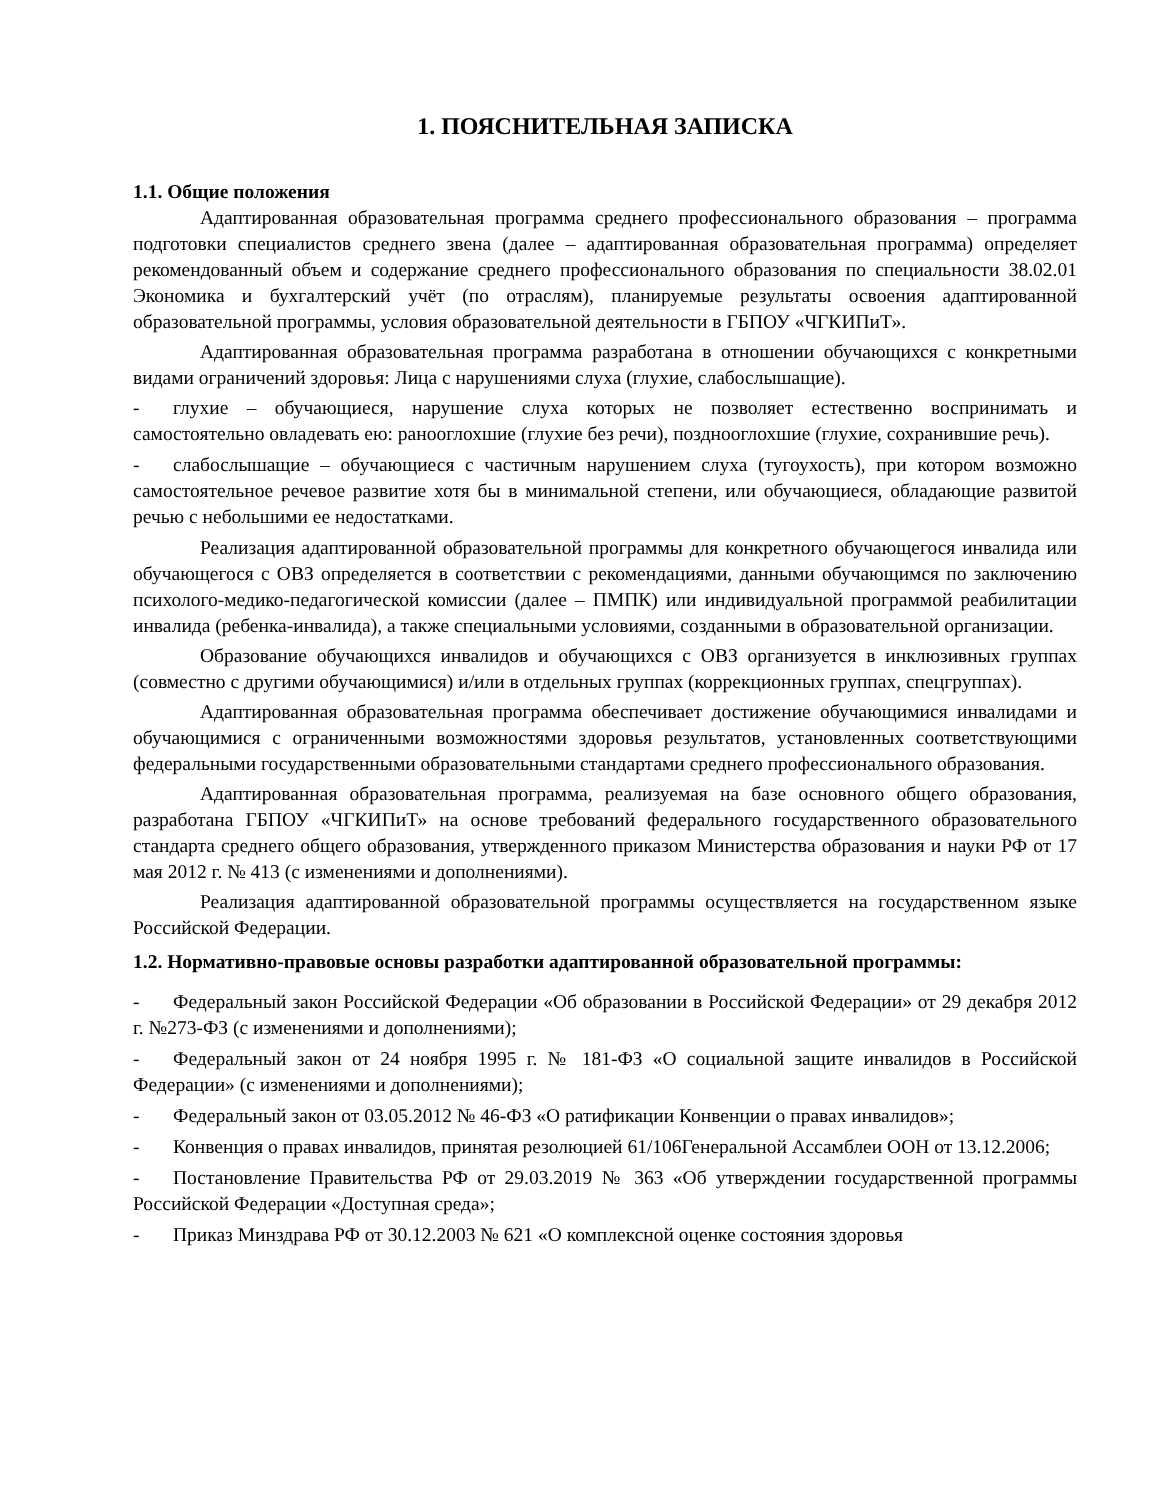1. ПОЯСНИТЕЛЬНАЯ ЗАПИСКА
1.1. Общие положения
Адаптированная образовательная программа среднего профессионального образования – программа подготовки специалистов среднего звена (далее – адаптированная образовательная программа) определяет рекомендованный объем и содержание среднего профессионального образования по специальности 38.02.01 Экономика и бухгалтерский учёт (по отраслям), планируемые результаты освоения адаптированной образовательной программы, условия образовательной деятельности в ГБПОУ «ЧГКИПиТ».
Адаптированная образовательная программа разработана в отношении обучающихся с конкретными видами ограничений здоровья: Лица с нарушениями слуха (глухие, слабослышащие).
- глухие – обучающиеся, нарушение слуха которых не позволяет естественно воспринимать и самостоятельно овладевать ею: ранооглохшие (глухие без речи), позднооглохшие (глухие, сохранившие речь).
- слабослышащие – обучающиеся с частичным нарушением слуха (тугоухость), при котором возможно самостоятельное речевое развитие хотя бы в минимальной степени, или обучающиеся, обладающие развитой речью с небольшими ее недостатками.
Реализация адаптированной образовательной программы для конкретного обучающегося инвалида или обучающегося с ОВЗ определяется в соответствии с рекомендациями, данными обучающимся по заключению психолого-медико-педагогической комиссии (далее – ПМПК) или индивидуальной программой реабилитации инвалида (ребенка-инвалида), а также специальными условиями, созданными в образовательной организации.
Образование обучающихся инвалидов и обучающихся с ОВЗ организуется в инклюзивных группах (совместно с другими обучающимися) и/или в отдельных группах (коррекционных группах, спецгруппах).
Адаптированная образовательная программа обеспечивает достижение обучающимися инвалидами и обучающимися с ограниченными возможностями здоровья результатов, установленных соответствующими федеральными государственными образовательными стандартами среднего профессионального образования.
Адаптированная образовательная программа, реализуемая на базе основного общего образования, разработана ГБПОУ «ЧГКИПиТ» на основе требований федерального государственного образовательного стандарта среднего общего образования, утвержденного приказом Министерства образования и науки РФ от 17 мая 2012 г. № 413 (с изменениями и дополнениями).
Реализация адаптированной образовательной программы осуществляется на государственном языке Российской Федерации.
1.2. Нормативно-правовые основы разработки адаптированной образовательной программы:
- Федеральный закон Российской Федерации «Об образовании в Российской Федерации» от 29 декабря 2012 г. №273-ФЗ (с изменениями и дополнениями);
- Федеральный закон от 24 ноября 1995 г. № 181-ФЗ «О социальной защите инвалидов в Российской Федерации» (с изменениями и дополнениями);
- Федеральный закон от 03.05.2012 № 46-ФЗ «О ратификации Конвенции о правах инвалидов»;
- Конвенция о правах инвалидов, принятая резолюцией 61/106Генеральной Ассамблеи ООН от 13.12.2006;
- Постановление Правительства РФ от 29.03.2019 № 363 «Об утверждении государственной программы Российской Федерации «Доступная среда»;
- Приказ Минздрава РФ от 30.12.2003 № 621 «О комплексной оценке состояния здоровья